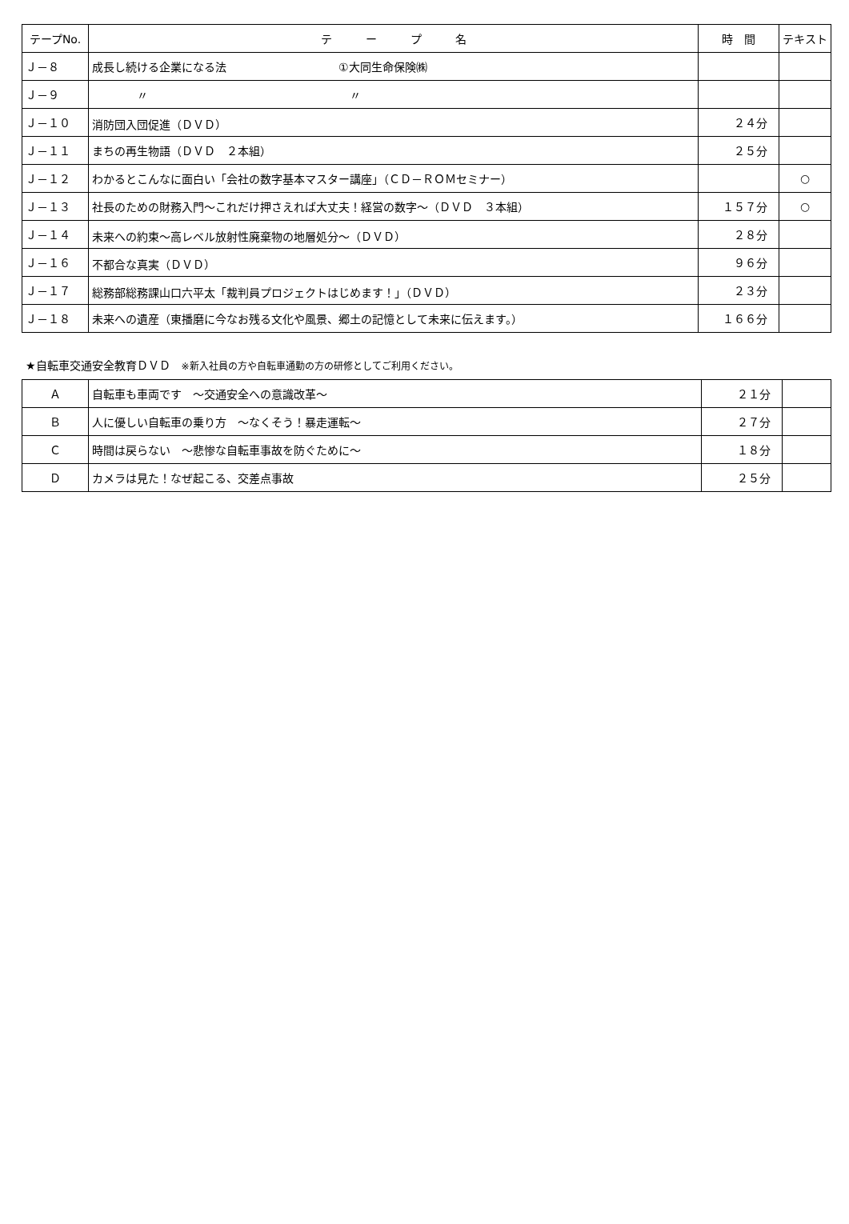| テープNo. | テ ー プ 名 | 時 間 | テキスト |
| --- | --- | --- | --- |
| Ｊ－８ | 成長し続ける企業になる法 ①大同生命保険㈱ | | |
| Ｊ－９ | 〃 〃 | | |
| Ｊ－１０ | 消防団入団促進（ＤＶＤ） | ２４分 | |
| Ｊ－１１ | まちの再生物語（ＤＶＤ ２本組） | ２５分 | |
| Ｊ－１２ | わかるとこんなに面白い「会社の数字基本マスター講座」（ＣＤ－ＲＯＭセミナー） | | ○ |
| Ｊ－１３ | 社長のための財務入門～これだけ押さえれば大丈夫！経営の数字～（ＤＶＤ ３本組） | １５７分 | ○ |
| Ｊ－１４ | 未来への約束～高レベル放射性廃棄物の地層処分～（ＤＶＤ） | ２８分 | |
| Ｊ－１６ | 不都合な真実（ＤＶＤ） | ９６分 | |
| Ｊ－１７ | 総務部総務課山口六平太「裁判員プロジェクトはじめます！」（ＤＶＤ） | ２３分 | |
| Ｊ－１８ | 未来への遺産（東播磨に今なお残る文化や風景、郷土の記憶として未来に伝えます。） | １６６分 | |
★自転車交通安全教育ＤＶＤ　※新入社員の方や自転車通勤の方の研修としてご利用ください。
| Ａ | 自転車も車両です ～交通安全への意識改革～ | ２１分 | |
| Ｂ | 人に優しい自転車の乗り方 ～なくそう！暴走運転～ | ２７分 | |
| Ｃ | 時間は戻らない ～悲惨な自転車事故を防ぐために～ | １８分 | |
| Ｄ | カメラは見た！なぜ起こる、交差点事故 | ２５分 | |